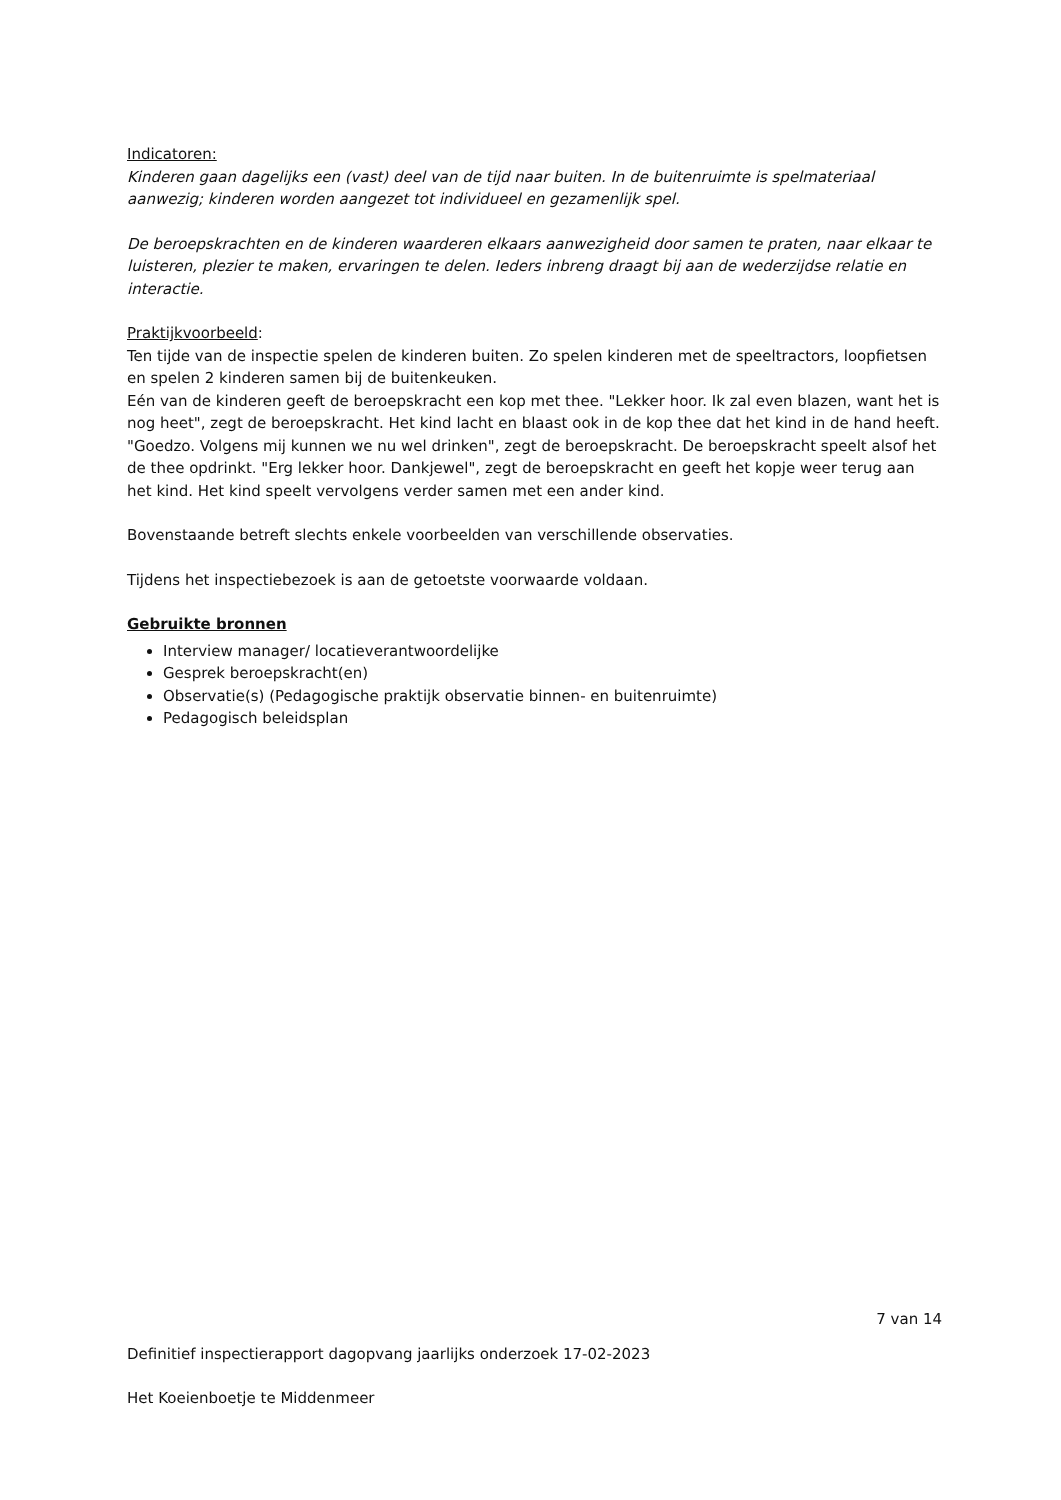Indicatoren:
Kinderen gaan dagelijks een (vast) deel van de tijd naar buiten. In de buitenruimte is spelmateriaal aanwezig; kinderen worden aangezet tot individueel en gezamenlijk spel.
De beroepskrachten en de kinderen waarderen elkaars aanwezigheid door samen te praten, naar elkaar te luisteren, plezier te maken, ervaringen te delen. Ieders inbreng draagt bij aan de wederzijdse relatie en interactie.
Praktijkvoorbeeld:
Ten tijde van de inspectie spelen de kinderen buiten. Zo spelen kinderen met de speeltractors, loopfietsen en spelen 2 kinderen samen bij de buitenkeuken.
Eén van de kinderen geeft de beroepskracht een kop met thee. "Lekker hoor. Ik zal even blazen, want het is nog heet", zegt de beroepskracht. Het kind lacht en blaast ook in de kop thee dat het kind in de hand heeft. "Goedzo. Volgens mij kunnen we nu wel drinken", zegt de beroepskracht. De beroepskracht speelt alsof het de thee opdrinkt. "Erg lekker hoor. Dankjewel", zegt de beroepskracht en geeft het kopje weer terug aan het kind. Het kind speelt vervolgens verder samen met een ander kind.
Bovenstaande betreft slechts enkele voorbeelden van verschillende observaties.
Tijdens het inspectiebezoek is aan de getoetste voorwaarde voldaan.
Gebruikte bronnen
Interview manager/ locatieverantwoordelijke
Gesprek beroepskracht(en)
Observatie(s) (Pedagogische praktijk observatie binnen- en buitenruimte)
Pedagogisch beleidsplan
7 van 14
Definitief inspectierapport dagopvang jaarlijks onderzoek 17-02-2023
Het Koeienboetje te Middenmeer